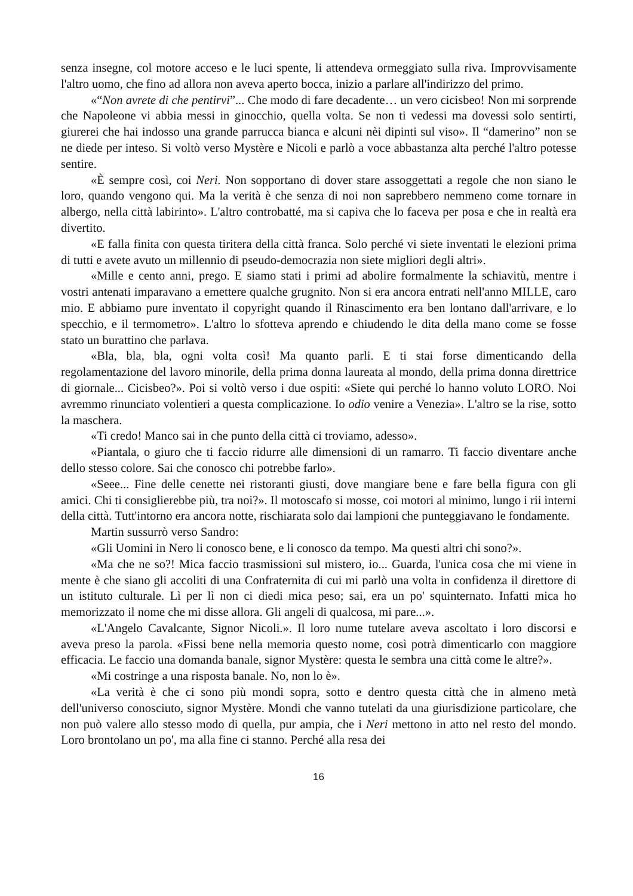senza insegne, col motore acceso e le luci spente, li attendeva ormeggiato sulla riva. Improvvisamente l'altro uomo, che fino ad allora non aveva aperto bocca, inizio a parlare all'indirizzo del primo.
«“Non avrete di che pentirvi”... Che modo di fare decadente… un vero cicisbeo! Non mi sorprende che Napoleone vi abbia messi in ginocchio, quella volta. Se non ti vedessi ma dovessi solo sentirti, giurerei che hai indosso una grande parrucca bianca e alcuni nèi dipinti sul viso». Il “damerino” non se ne diede per inteso. Si voltò verso Mystère e Nicoli e parlò a voce abbastanza alta perché l'altro potesse sentire.
«È sempre così, coi Neri. Non sopportano di dover stare assoggettati a regole che non siano le loro, quando vengono qui. Ma la verità è che senza di noi non saprebbero nemmeno come tornare in albergo, nella città labirinto». L'altro controbatté, ma si capiva che lo faceva per posa e che in realtà era divertito.
«E falla finita con questa tiritera della città franca. Solo perché vi siete inventati le elezioni prima di tutti e avete avuto un millennio di pseudo-democrazia non siete migliori degli altri».
«Mille e cento anni, prego. E siamo stati i primi ad abolire formalmente la schiavitù, mentre i vostri antenati imparavano a emettere qualche grugnito. Non si era ancora entrati nell'anno MILLE, caro mio. E abbiamo pure inventato il copyright quando il Rinascimento era ben lontano dall'arrivare, e lo specchio, e il termometro». L'altro lo sfotteva aprendo e chiudendo le dita della mano come se fosse stato un burattino che parlava.
«Bla, bla, bla, ogni volta così! Ma quanto parli. E ti stai forse dimenticando della regolamentazione del lavoro minorile, della prima donna laureata al mondo, della prima donna direttrice di giornale... Cicisbeo?». Poi si voltò verso i due ospiti: «Siete qui perché lo hanno voluto LORO. Noi avremmo rinunciato volentieri a questa complicazione. Io odio venire a Venezia». L'altro se la rise, sotto la maschera.
«Ti credo! Manco sai in che punto della città ci troviamo, adesso».
«Piantala, o giuro che ti faccio ridurre alle dimensioni di un ramarro. Ti faccio diventare anche dello stesso colore. Sai che conosco chi potrebbe farlo».
«Seee... Fine delle cenette nei ristoranti giusti, dove mangiare bene e fare bella figura con gli amici. Chi ti consiglierebbe più, tra noi?». Il motoscafo si mosse, coi motori al minimo, lungo i rii interni della città. Tutt'intorno era ancora notte, rischiarata solo dai lampioni che punteggiavano le fondamente.
Martin sussurrò verso Sandro:
«Gli Uomini in Nero li conosco bene, e li conosco da tempo. Ma questi altri chi sono?».
«Ma che ne so?! Mica faccio trasmissioni sul mistero, io... Guarda, l'unica cosa che mi viene in mente è che siano gli accoliti di una Confraternita di cui mi parlò una volta in confidenza il direttore di un istituto culturale. Lì per lì non ci diedi mica peso; sai, era un po' squinternato. Infatti mica ho memorizzato il nome che mi disse allora. Gli angeli di qualcosa, mi pare...».
«L'Angelo Cavalcante, Signor Nicoli.». Il loro nume tutelare aveva ascoltato i loro discorsi e aveva preso la parola. «Fissi bene nella memoria questo nome, così potrà dimenticarlo con maggiore efficacia. Le faccio una domanda banale, signor Mystère: questa le sembra una città come le altre?».
«Mi costringe a una risposta banale. No, non lo è».
«La verità è che ci sono più mondi sopra, sotto e dentro questa città che in almeno metà dell'universo conosciuto, signor Mystère. Mondi che vanno tutelati da una giurisdizione particolare, che non può valere allo stesso modo di quella, pur ampia, che i Neri mettono in atto nel resto del mondo. Loro brontolano un po', ma alla fine ci stanno. Perché alla resa dei
16